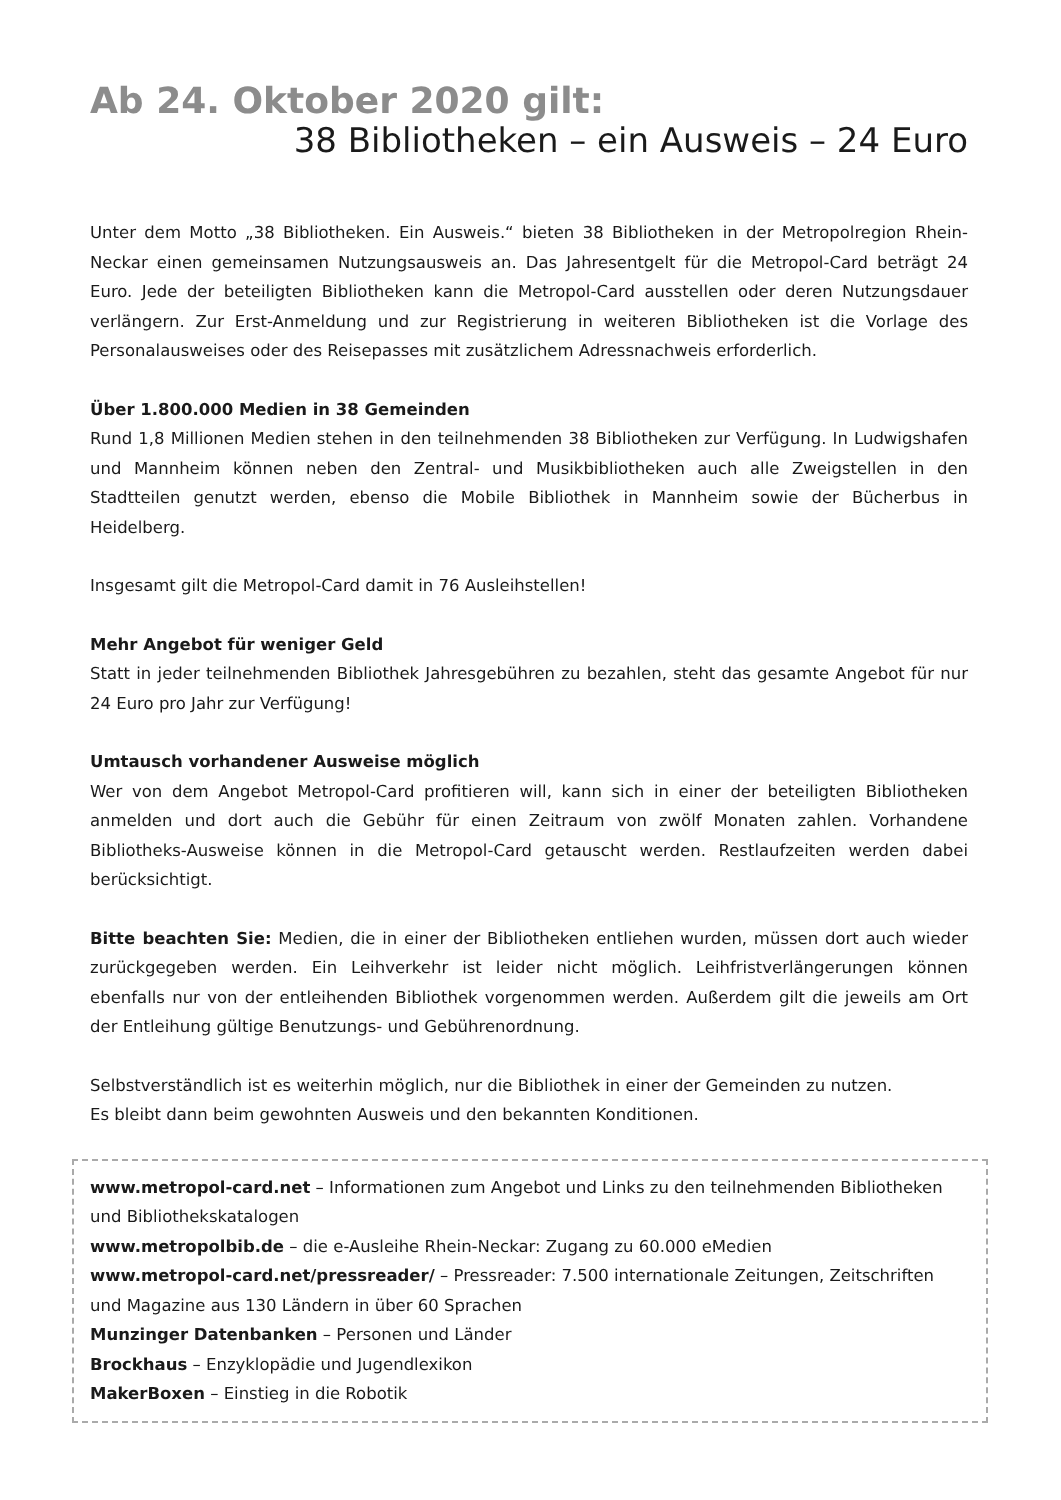Ab 24. Oktober 2020 gilt:
38 Bibliotheken – ein Ausweis – 24 Euro
Unter dem Motto „38 Bibliotheken. Ein Ausweis.“ bieten 38 Bibliotheken in der Metropolregion Rhein-Neckar einen gemeinsamen Nutzungsausweis an. Das Jahresentgelt für die Metropol-Card beträgt 24 Euro. Jede der beteiligten Bibliotheken kann die Metropol-Card ausstellen oder deren Nutzungsdauer verlängern. Zur Erst-Anmeldung und zur Registrierung in weiteren Bibliotheken ist die Vorlage des Personalausweises oder des Reisepasses mit zusätzlichem Adressnachweis erforderlich.
Über 1.800.000 Medien in 38 Gemeinden
Rund 1,8 Millionen Medien stehen in den teilnehmenden 38 Bibliotheken zur Verfügung. In Ludwigshafen und Mannheim können neben den Zentral- und Musikbibliotheken auch alle Zweigstellen in den Stadtteilen genutzt werden, ebenso die Mobile Bibliothek in Mannheim sowie der Bücherbus in Heidelberg.
Insgesamt gilt die Metropol-Card damit in 76 Ausleihstellen!
Mehr Angebot für weniger Geld
Statt in jeder teilnehmenden Bibliothek Jahresgebühren zu bezahlen, steht das gesamte Angebot für nur 24 Euro pro Jahr zur Verfügung!
Umtausch vorhandener Ausweise möglich
Wer von dem Angebot Metropol-Card profitieren will, kann sich in einer der beteiligten Bibliotheken anmelden und dort auch die Gebühr für einen Zeitraum von zwölf Monaten zahlen. Vorhandene Bibliotheks-Ausweise können in die Metropol-Card getauscht werden. Restlaufzeiten werden dabei berücksichtigt.
Bitte beachten Sie: Medien, die in einer der Bibliotheken entliehen wurden, müssen dort auch wieder zurückgegeben werden. Ein Leihverkehr ist leider nicht möglich. Leihfristverlängerungen können ebenfalls nur von der entleihenden Bibliothek vorgenommen werden. Außerdem gilt die jeweils am Ort der Entleihung gültige Benutzungs- und Gebührenordnung.
Selbstverständlich ist es weiterhin möglich, nur die Bibliothek in einer der Gemeinden zu nutzen.
Es bleibt dann beim gewohnten Ausweis und den bekannten Konditionen.
www.metropol-card.net – Informationen zum Angebot und Links zu den teilnehmenden Bibliotheken und Bibliothekskatalogen
www.metropolbib.de – die e-Ausleihe Rhein-Neckar: Zugang zu 60.000 eMedien
www.metropol-card.net/pressreader/ – Pressreader: 7.500 internationale Zeitungen, Zeitschriften und Magazine aus 130 Ländern in über 60 Sprachen
Munzinger Datenbanken – Personen und Länder
Brockhaus – Enzyklopädie und Jugendlexikon
MakerBoxen – Einstieg in die Robotik